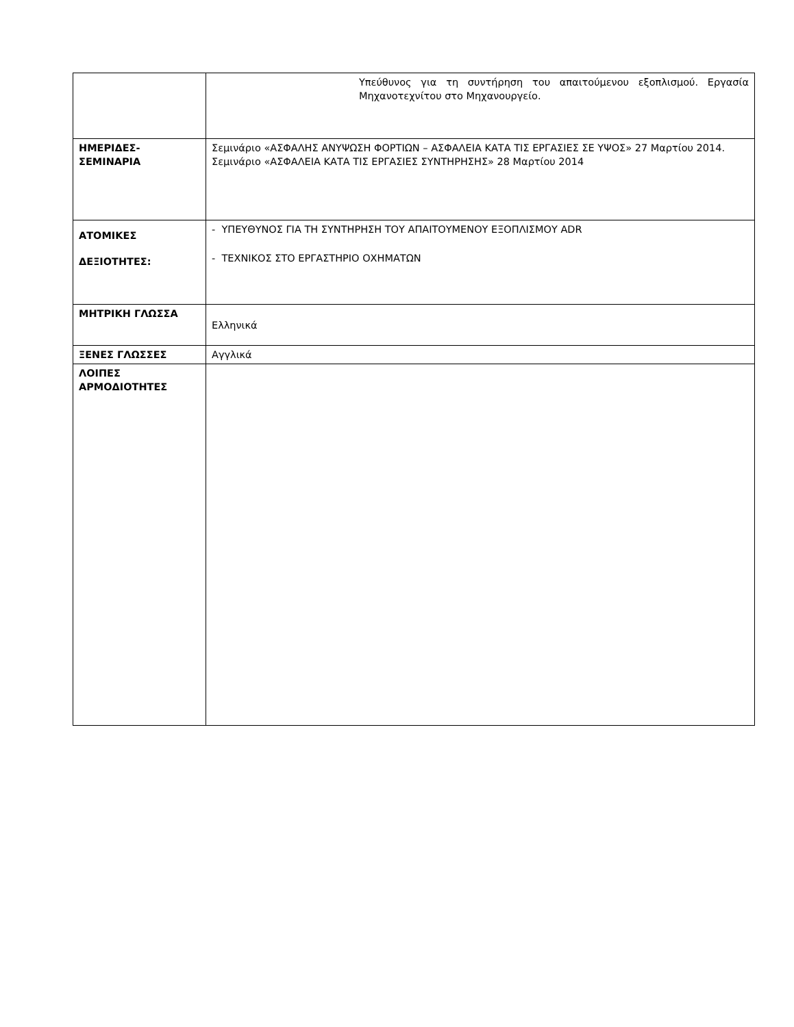| | Υπεύθυνος για τη συντήρηση του απαιτούμενου εξοπλισμού. Εργασία Μηχανοτεχνίτου στο Μηχανουργείο. |
| ΗΜΕΡΙΔΕΣ-ΣΕΜΙΝΑΡΙΑ | Σεμινάριο «ΑΣΦΑΛΗΣ ΑΝΥΨΩΣΗ ΦΟΡΤΙΩΝ – ΑΣΦΑΛΕΙΑ ΚΑΤΑ ΤΙΣ ΕΡΓΑΣΙΕΣ ΣΕ ΥΨΟΣ» 27 Μαρτίου 2014. Σεμινάριο «ΑΣΦΑΛΕΙΑ ΚΑΤΑ ΤΙΣ ΕΡΓΑΣΙΕΣ ΣΥΝΤΗΡΗΣΗΣ» 28 Μαρτίου 2014 |
| ΑΤΟΜΙΚΕΣ ΔΕΞΙΟΤΗΤΕΣ: | - ΥΠΕΥΘΥΝΟΣ ΓΙΑ ΤΗ ΣΥΝΤΗΡΗΣΗ ΤΟΥ ΑΠΑΙΤΟΥΜΕΝΟΥ ΕΞΟΠΛΙΣΜΟΥ ADR - ΤΕΧΝΙΚΟΣ ΣΤΟ ΕΡΓΑΣΤΗΡΙΟ ΟΧΗΜΑΤΩΝ |
| ΜΗΤΡΙΚΗ ΓΛΩΣΣΑ | Ελληνικά |
| ΞΕΝΕΣ ΓΛΩΣΣΕΣ | Αγγλικά |
| ΛΟΙΠΕΣ ΑΡΜΟΔΙΟΤΗΤΕΣ | |